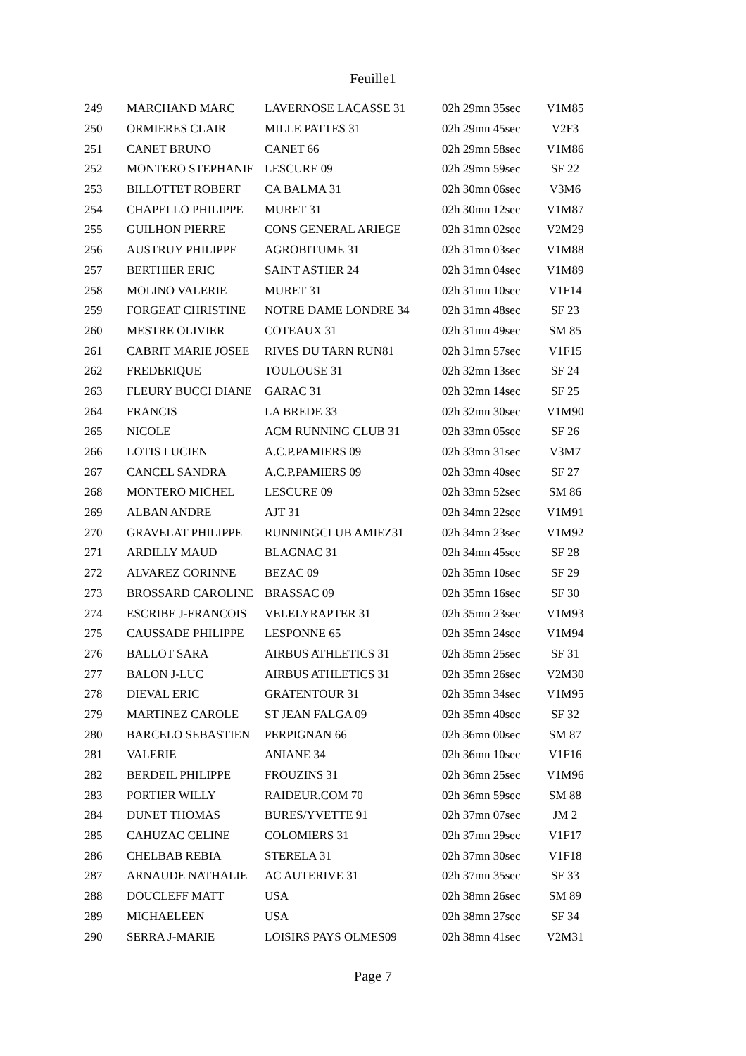Feuille1
| 249 | MARCHAND MARC | LAVERNOSE LACASSE 31 | 02h 29mn 35sec | V1M85 |
| 250 | ORMIERES CLAIR | MILLE PATTES 31 | 02h 29mn 45sec | V2F3 |
| 251 | CANET BRUNO | CANET 66 | 02h 29mn 58sec | V1M86 |
| 252 | MONTERO STEPHANIE | LESCURE 09 | 02h 29mn 59sec | SF 22 |
| 253 | BILLOTTET ROBERT | CA BALMA 31 | 02h 30mn 06sec | V3M6 |
| 254 | CHAPELLO PHILIPPE | MURET 31 | 02h 30mn 12sec | V1M87 |
| 255 | GUILHON PIERRE | CONS GENERAL ARIEGE | 02h 31mn 02sec | V2M29 |
| 256 | AUSTRUY PHILIPPE | AGROBITUME 31 | 02h 31mn 03sec | V1M88 |
| 257 | BERTHIER ERIC | SAINT ASTIER 24 | 02h 31mn 04sec | V1M89 |
| 258 | MOLINO VALERIE | MURET 31 | 02h 31mn 10sec | V1F14 |
| 259 | FORGEAT CHRISTINE | NOTRE DAME LONDRE 34 | 02h 31mn 48sec | SF 23 |
| 260 | MESTRE OLIVIER | COTEAUX 31 | 02h 31mn 49sec | SM 85 |
| 261 | CABRIT MARIE JOSEE | RIVES DU TARN RUN81 | 02h 31mn 57sec | V1F15 |
| 262 | FREDERIQUE | TOULOUSE 31 | 02h 32mn 13sec | SF 24 |
| 263 | FLEURY BUCCI DIANE | GARAC 31 | 02h 32mn 14sec | SF 25 |
| 264 | FRANCIS | LA BREDE 33 | 02h 32mn 30sec | V1M90 |
| 265 | NICOLE | ACM RUNNING CLUB 31 | 02h 33mn 05sec | SF 26 |
| 266 | LOTIS LUCIEN | A.C.P.PAMIERS 09 | 02h 33mn 31sec | V3M7 |
| 267 | CANCEL SANDRA | A.C.P.PAMIERS 09 | 02h 33mn 40sec | SF 27 |
| 268 | MONTERO MICHEL | LESCURE 09 | 02h 33mn 52sec | SM 86 |
| 269 | ALBAN ANDRE | AJT 31 | 02h 34mn 22sec | V1M91 |
| 270 | GRAVELAT PHILIPPE | RUNNINGCLUB AMIEZ31 | 02h 34mn 23sec | V1M92 |
| 271 | ARDILLY MAUD | BLAGNAC 31 | 02h 34mn 45sec | SF 28 |
| 272 | ALVAREZ CORINNE | BEZAC 09 | 02h 35mn 10sec | SF 29 |
| 273 | BROSSARD CAROLINE | BRASSAC 09 | 02h 35mn 16sec | SF 30 |
| 274 | ESCRIBE J-FRANCOIS | VELELYRAPTER 31 | 02h 35mn 23sec | V1M93 |
| 275 | CAUSSADE PHILIPPE | LESPONNE 65 | 02h 35mn 24sec | V1M94 |
| 276 | BALLOT SARA | AIRBUS ATHLETICS 31 | 02h 35mn 25sec | SF 31 |
| 277 | BALON J-LUC | AIRBUS ATHLETICS 31 | 02h 35mn 26sec | V2M30 |
| 278 | DIEVAL ERIC | GRATENTOUR 31 | 02h 35mn 34sec | V1M95 |
| 279 | MARTINEZ CAROLE | ST JEAN FALGA 09 | 02h 35mn 40sec | SF 32 |
| 280 | BARCELO SEBASTIEN | PERPIGNAN 66 | 02h 36mn 00sec | SM 87 |
| 281 | VALERIE | ANIANE 34 | 02h 36mn 10sec | V1F16 |
| 282 | BERDEIL PHILIPPE | FROUZINS 31 | 02h 36mn 25sec | V1M96 |
| 283 | PORTIER WILLY | RAIDEUR.COM 70 | 02h 36mn 59sec | SM 88 |
| 284 | DUNET THOMAS | BURES/YVETTE 91 | 02h 37mn 07sec | JM 2 |
| 285 | CAHUZAC CELINE | COLOMIERS 31 | 02h 37mn 29sec | V1F17 |
| 286 | CHELBAB REBIA | STERELA 31 | 02h 37mn 30sec | V1F18 |
| 287 | ARNAUDE NATHALIE | AC AUTERIVE 31 | 02h 37mn 35sec | SF 33 |
| 288 | DOUCLEFF MATT | USA | 02h 38mn 26sec | SM 89 |
| 289 | MICHAELEEN | USA | 02h 38mn 27sec | SF 34 |
| 290 | SERRA J-MARIE | LOISIRS PAYS OLMES09 | 02h 38mn 41sec | V2M31 |
Page 7